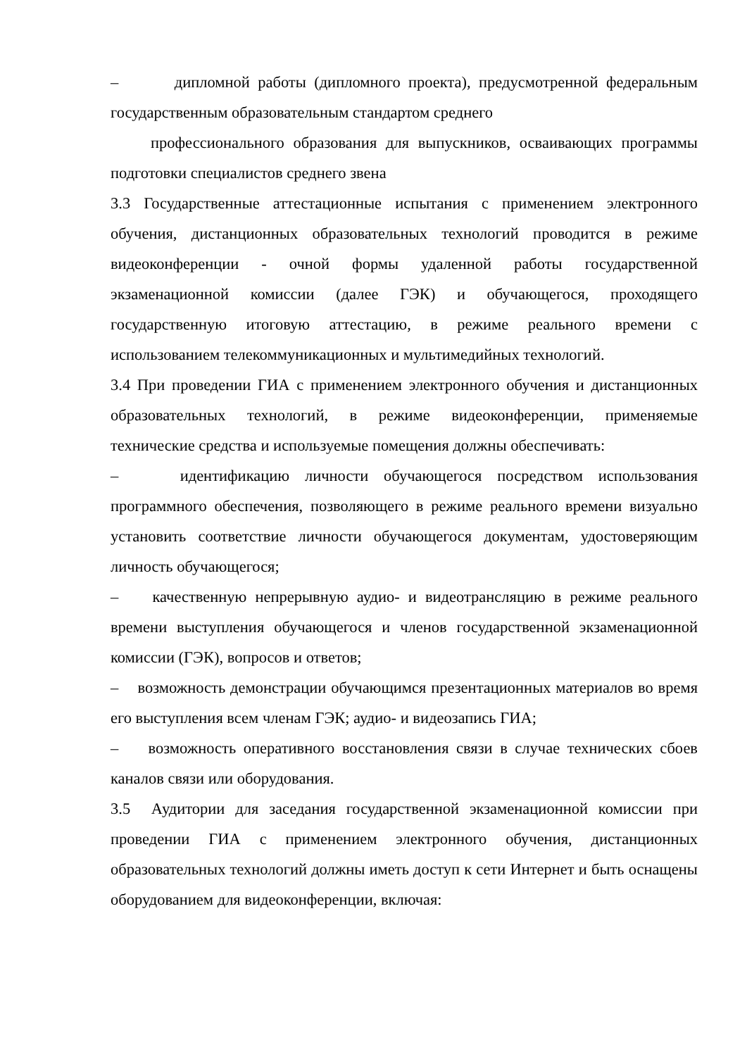– дипломной работы (дипломного проекта), предусмотренной федеральным государственным образовательным стандартом среднего
профессионального образования для выпускников, осваивающих программы подготовки специалистов среднего звена
3.3 Государственные аттестационные испытания с применением электронного обучения, дистанционных образовательных технологий проводится в режиме видеоконференции - очной формы удаленной работы государственной экзаменационной комиссии (далее ГЭК) и обучающегося, проходящего государственную итоговую аттестацию, в режиме реального времени с использованием телекоммуникационных и мультимедийных технологий.
3.4 При проведении ГИА с применением электронного обучения и дистанционных образовательных технологий, в режиме видеоконференции, применяемые технические средства и используемые помещения должны обеспечивать:
– идентификацию личности обучающегося посредством использования программного обеспечения, позволяющего в режиме реального времени визуально установить соответствие личности обучающегося документам, удостоверяющим личность обучающегося;
– качественную непрерывную аудио- и видеотрансляцию в режиме реального времени выступления обучающегося и членов государственной экзаменационной комиссии (ГЭК), вопросов и ответов;
– возможность демонстрации обучающимся презентационных материалов во время его выступления всем членам ГЭК; аудио- и видеозапись ГИА;
– возможность оперативного восстановления связи в случае технических сбоев каналов связи или оборудования.
3.5 Аудитории для заседания государственной экзаменационной комиссии при проведении ГИА с применением электронного обучения, дистанционных образовательных технологий должны иметь доступ к сети Интернет и быть оснащены оборудованием для видеоконференции, включая: